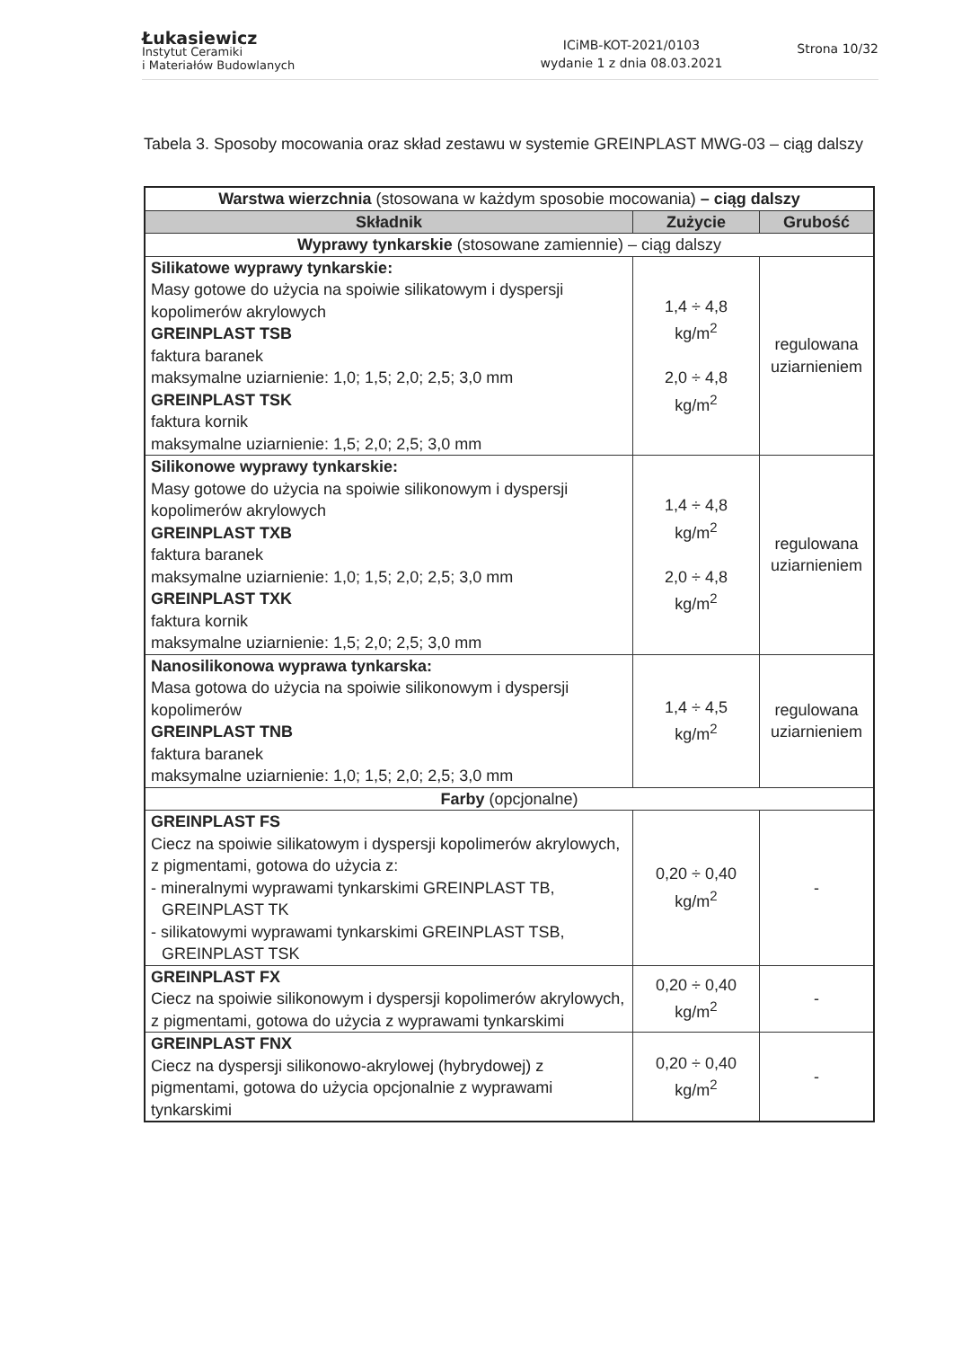Łukasiewicz
Instytut Ceramiki
i Materiałów Budowlanych
ICiMB-KOT-2021/0103
wydanie 1 z dnia 08.03.2021
Strona 10/32
Tabela 3. Sposoby mocowania oraz skład zestawu w systemie GREINPLAST MWG-03 – ciąg dalszy
| Warstwa wierzchnia (stosowana w każdym sposobie mocowania) – ciąg dalszy | | |
| Składnik | Zużycie | Grubość |
| Wyprawy tynkarskie (stosowane zamiennie) – ciąg dalszy | | |
| Silikatowe wyprawy tynkarskie: Masy gotowe do użycia na spoiwie silikatowym i dyspersji kopolimerów akrylowych GREINPLAST TSB faktura baranek maksymalne uziarnienie: 1,0; 1,5; 2,0; 2,5; 3,0 mm GREINPLAST TSK faktura kornik maksymalne uziarnienie: 1,5; 2,0; 2,5; 3,0 mm | 1,4 ÷ 4,8 kg/m<sup>2</sup> 2,0 ÷ 4,8 kg/m<sup>2</sup> | regulowana uziarnieniem |
| Silikonowe wyprawy tynkarskie: Masy gotowe do użycia na spoiwie silikonowym i dyspersji kopolimerów akrylowych GREINPLAST TXB faktura baranek maksymalne uziarnienie: 1,0; 1,5; 2,0; 2,5; 3,0 mm GREINPLAST TXK faktura kornik maksymalne uziarnienie: 1,5; 2,0; 2,5; 3,0 mm | 1,4 ÷ 4,8 kg/m<sup>2</sup> 2,0 ÷ 4,8 kg/m<sup>2</sup> | regulowana uziarnieniem |
| Nanosilikonowa wyprawa tynkarska: Masa gotowa do użycia na spoiwie silikonowym i dyspersji kopolimerów GREINPLAST TNB faktura baranek maksymalne uziarnienie: 1,0; 1,5; 2,0; 2,5; 3,0 mm | 1,4 ÷ 4,5 kg/m<sup>2</sup> | regulowana uziarnieniem |
| Farby (opcjonalne) | | |
| GREINPLAST FS Ciecz na spoiwie silikatowym i dyspersji kopolimerów akrylowych, z pigmentami, gotowa do użycia z: - mineralnymi wyprawami tynkarskimi GREINPLAST TB, GREINPLAST TK - silikatowymi wyprawami tynkarskimi GREINPLAST TSB, GREINPLAST TSK | 0,20 ÷ 0,40 kg/m<sup>2</sup> | - |
| GREINPLAST FX Ciecz na spoiwie silikonowym i dyspersji kopolimerów akrylowych, z pigmentami, gotowa do użycia z wyprawami tynkarskimi | 0,20 ÷ 0,40 kg/m<sup>2</sup> | - |
| GREINPLAST FNX Ciecz na dyspersji silikonowo-akrylowej (hybrydowej) z pigmentami, gotowa do użycia opcjonalnie z wyprawami tynkarskimi | 0,20 ÷ 0,40 kg/m<sup>2</sup> | - |